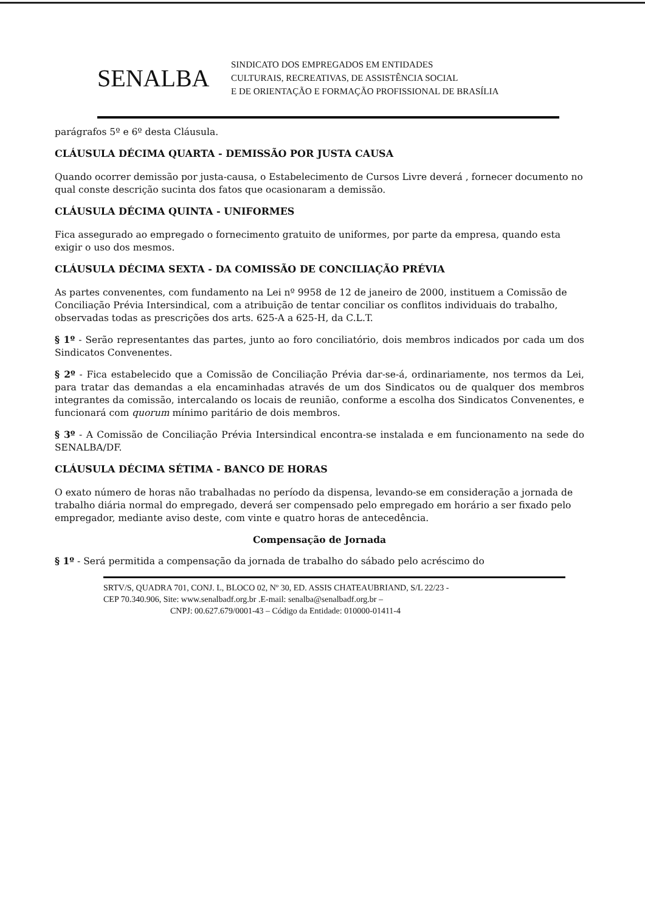SENALBA
SINDICATO DOS EMPREGADOS EM ENTIDADES
CULTURAIS, RECREATIVAS, DE ASSISTÊNCIA SOCIAL
E DE ORIENTAÇÃO E FORMAÇÃO PROFISSIONAL DE BRASÍLIA
parágrafos 5º e 6º desta Cláusula.
CLÁUSULA DÉCIMA QUARTA - DEMISSÃO POR JUSTA CAUSA
Quando ocorrer demissão por justa-causa, o Estabelecimento de Cursos Livre deverá , fornecer documento no qual conste descrição sucinta dos fatos que ocasionaram a demissão.
CLÁUSULA DÉCIMA QUINTA - UNIFORMES
Fica assegurado ao empregado o fornecimento gratuito de uniformes, por parte da empresa, quando esta exigir o uso dos mesmos.
CLÁUSULA DÉCIMA SEXTA - DA COMISSÃO DE CONCILIAÇÃO PRÉVIA
As partes convenentes, com fundamento na Lei nº 9958 de 12 de janeiro de 2000, instituem a Comissão de Conciliação Prévia Intersindical, com a atribuição de tentar conciliar os conflitos individuais do trabalho, observadas todas as prescrições dos arts. 625-A a 625-H, da C.L.T.
§ 1º - Serão representantes das partes, junto ao foro conciliatório, dois membros indicados por cada um dos Sindicatos Convenentes.
§ 2º - Fica estabelecido que a Comissão de Conciliação Prévia dar-se-á, ordinariamente, nos termos da Lei, para tratar das demandas a ela encaminhadas através de um dos Sindicatos ou de qualquer dos membros integrantes da comissão, intercalando os locais de reunião, conforme a escolha dos Sindicatos Convenentes, e funcionará com quorum mínimo paritário de dois membros.
§ 3º - A Comissão de Conciliação Prévia Intersindical encontra-se instalada e em funcionamento na sede do SENALBA/DF.
CLÁUSULA DÉCIMA SÉTIMA - BANCO DE HORAS
O exato número de horas não trabalhadas no período da dispensa, levando-se em consideração a jornada de trabalho diária normal do empregado, deverá ser compensado pelo empregado em horário a ser fixado pelo empregador, mediante aviso deste, com vinte e quatro horas de antecedência.
Compensação de Jornada
§ 1º - Será permitida a compensação da jornada de trabalho do sábado pelo acréscimo do
SRTV/S, QUADRA 701, CONJ. L, BLOCO 02, Nº 30, ED. ASSIS CHATEAUBRIAND, S/L 22/23 -
CEP 70.340.906, Site: www.senalbadf.org.br .E-mail: senalba@senalbadf.org.br –
CNPJ: 00.627.679/0001-43 – Código da Entidade: 010000-01411-4